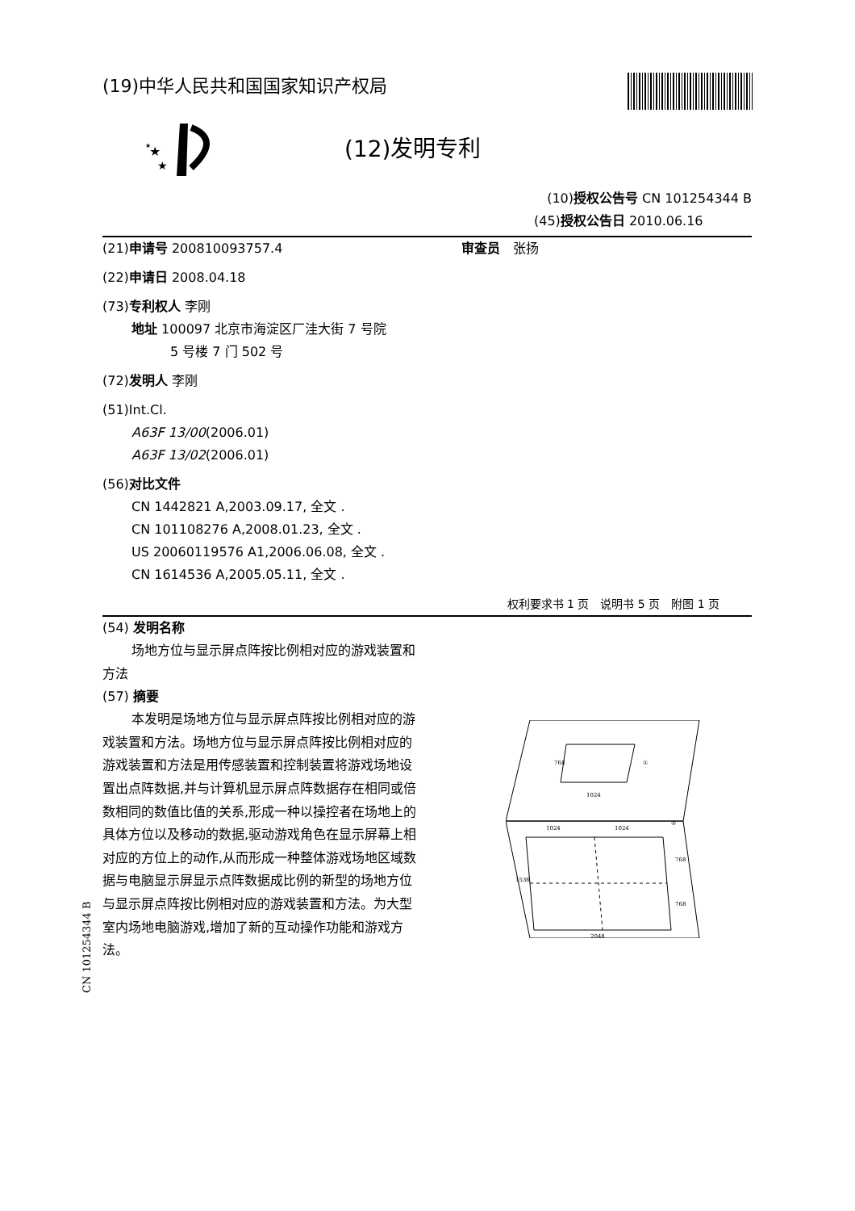★
★
★
(19)中华人民共和国国家知识产权局
(12)发明专利
(10)授权公告号 CN 101254344 B
(45)授权公告日 2010.06.16
(21)申请号 200810093757.4 审查员　张扬
(22)申请日 2008.04.18
(73)专利权人 李刚
地址 100097 北京市海淀区厂洼大街 7 号院
5 号楼 7 门 502 号
(72)发明人 李刚
(51)Int.Cl.
A63F 13/00(2006.01)
A63F 13/02(2006.01)
(56)对比文件
CN 1442821 A,2003.09.17, 全文 .
CN 101108276 A,2008.01.23, 全文 .
US 20060119576 A1,2006.06.08, 全文 .
CN 1614536 A,2005.05.11, 全文 .
权利要求书 1 页　说明书 5 页　附图 1 页
(54) 发明名称
场地方位与显示屏点阵按比例相对应的游戏装置和方法
(57) 摘要
本发明是场地方位与显示屏点阵按比例相对应的游戏装置和方法。场地方位与显示屏点阵按比例相对应的游戏装置和方法是用传感装置和控制装置将游戏场地设置出点阵数据,并与计算机显示屏点阵数据存在相同或倍数相同的数值比值的关系,形成一种以操控者在场地上的具体方位以及移动的数据,驱动游戏角色在显示屏幕上相对应的方位上的动作,从而形成一种整体游戏场地区域数据与电脑显示屏显示点阵数据成比例的新型的场地方位与显示屏点阵按比例相对应的游戏装置和方法。为大型室内场地电脑游戏,增加了新的互动操作功能和游戏方法。
①
②
1024
1024
1024
2048
768
1536
768
768
CN 101254344 B